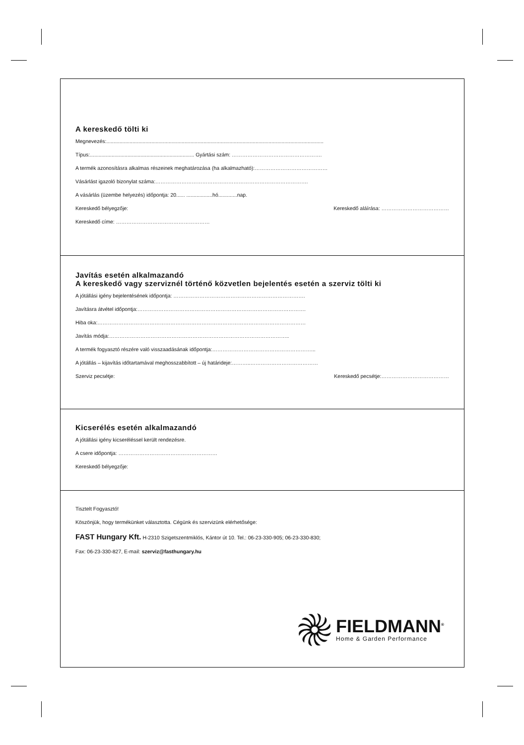A kereskedő tölti ki
Megnevezés:......................................................................................................................................................
Típus:........................................................................ Gyártási szám: …………………………………………….
A termék azonosításra alkalmas részeinek meghatározása (ha alkalmazható):……………………………………
Vásárlást igazoló bizonylat száma:…………………………………………………………………………….
A vásárlás (üzembe helyezés) időpontja: 20...... ..................hó.............nap.
Kereskedő bélyegzője: Kereskedő aláírása: …………………………………
Kereskedő címe: ………………………………………………
Javítás esetén alkalmazandó
A kereskedő vagy szerviznél történő közvetlen bejelentés esetén a szerviz tölti ki
A jótállási igény bejelentésének időpontja: ………………………………………………………………….
Javításra átvétel időpontja:…………………………………………………………………………………….
Hiba oka:…………………………………………………………………………………………………………
Javítás módja:…………………………………………………………………………………………..
A termék fogyasztó részére való visszaadásának időpontja:…………………………………………………...
A jótállás – kijavítás időtartamával meghosszabbított – új határideje:………..…………………………………
Szerviz pecsétje: Kereskedő pecsétje:…………………………………
Kicserélés esetén alkalmazandó
A jótállási igény kicseréléssel került rendezésre.
A csere időpontja: …………………………………………………
Kereskedő bélyegzője:
Tisztelt Fogyasztó!
Köszönjük, hogy termékünket választotta. Cégünk és szervizünk elérhetősége:
FAST Hungary Kft. H-2310 Szigetszentmiklós, Kántor út 10. Tel.: 06-23-330-905; 06-23-330-830;
Fax: 06-23-330-827, E-mail: szerviz@fasthungary.hu
FIELDMANN<sup>®</sup>
Home & Garden Performance